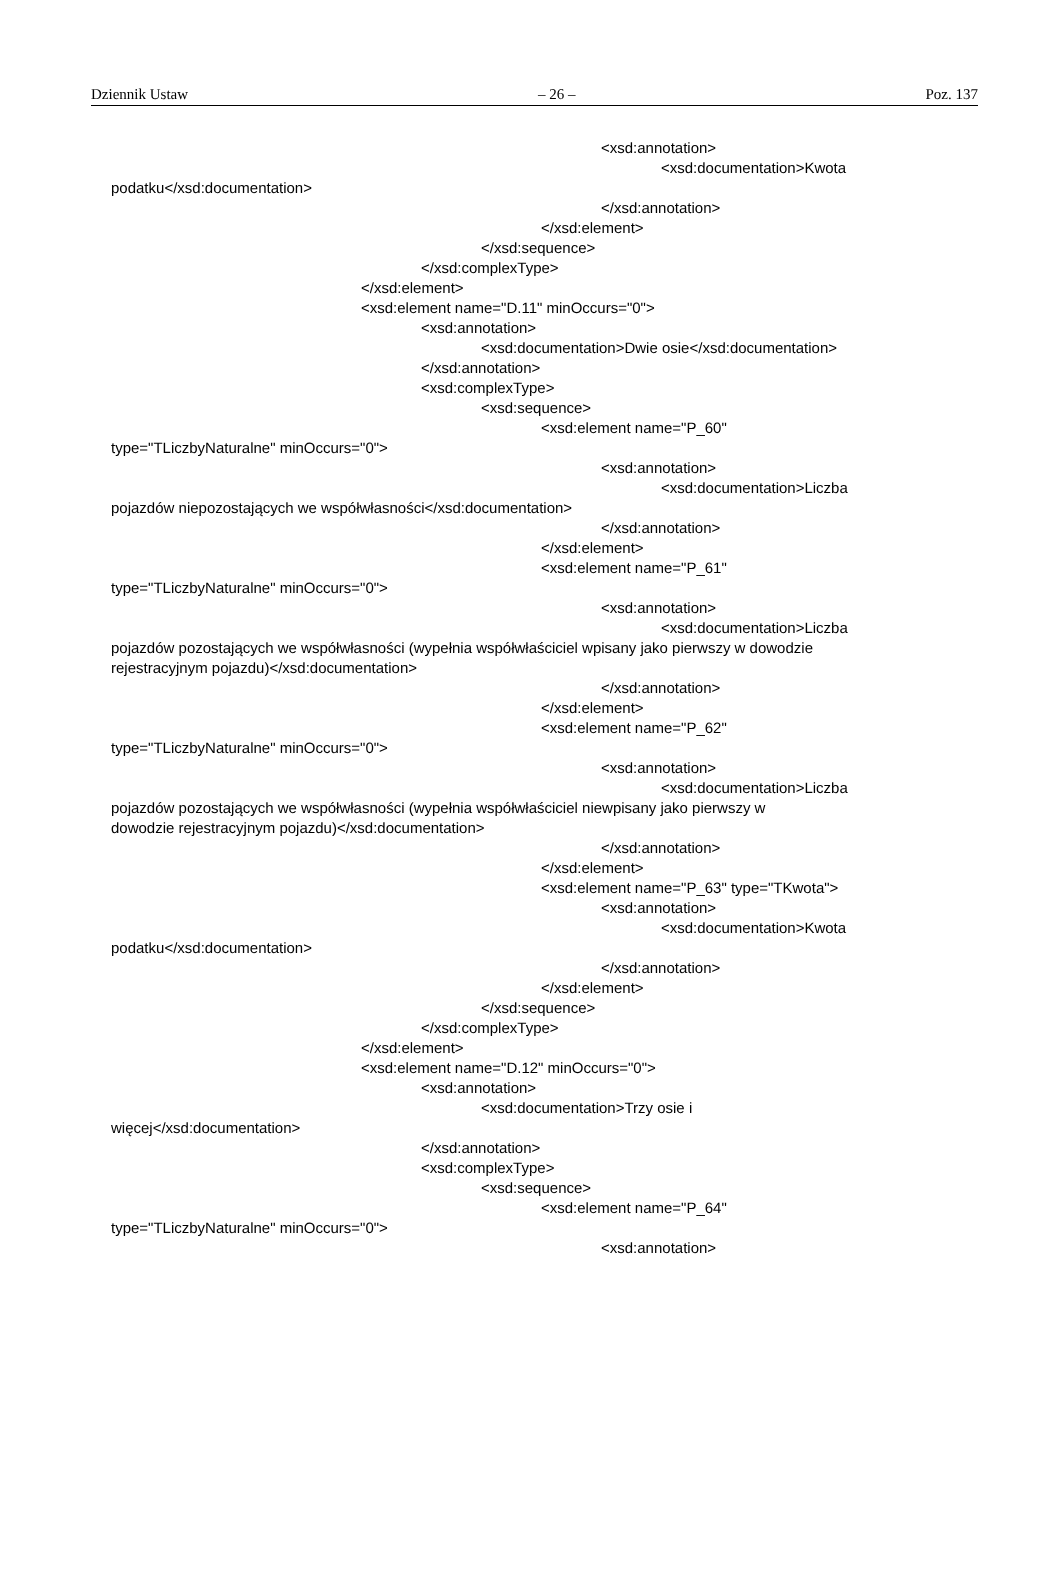Dziennik Ustaw – 26 – Poz. 137
<xsd:annotation>
<xsd:documentation>Kwota
podatku</xsd:documentation>
</xsd:annotation>
</xsd:element>
</xsd:sequence>
</xsd:complexType>
</xsd:element>
<xsd:element name="D.11" minOccurs="0">
<xsd:annotation>
<xsd:documentation>Dwie osie</xsd:documentation>
</xsd:annotation>
<xsd:complexType>
<xsd:sequence>
<xsd:element name="P_60"
type="TLiczbyNaturalne" minOccurs="0">
<xsd:annotation>
<xsd:documentation>Liczba
pojazdów niepozostających we współwłasności</xsd:documentation>
</xsd:annotation>
</xsd:element>
<xsd:element name="P_61"
type="TLiczbyNaturalne" minOccurs="0">
<xsd:annotation>
<xsd:documentation>Liczba
pojazdów pozostających we współwłasności (wypełnia współwłaściciel wpisany jako pierwszy w dowodzie
rejestracyjnym pojazdu)</xsd:documentation>
</xsd:annotation>
</xsd:element>
<xsd:element name="P_62"
type="TLiczbyNaturalne" minOccurs="0">
<xsd:annotation>
<xsd:documentation>Liczba
pojazdów pozostających we współwłasności (wypełnia współwłaściciel niewpisany jako pierwszy w
dowodzie rejestracyjnym pojazdu)</xsd:documentation>
</xsd:annotation>
</xsd:element>
<xsd:element name="P_63" type="TKwota">
<xsd:annotation>
<xsd:documentation>Kwota
podatku</xsd:documentation>
</xsd:annotation>
</xsd:element>
</xsd:sequence>
</xsd:complexType>
</xsd:element>
<xsd:element name="D.12" minOccurs="0">
<xsd:annotation>
<xsd:documentation>Trzy osie i
więcej</xsd:documentation>
</xsd:annotation>
<xsd:complexType>
<xsd:sequence>
<xsd:element name="P_64"
type="TLiczbyNaturalne" minOccurs="0">
<xsd:annotation>